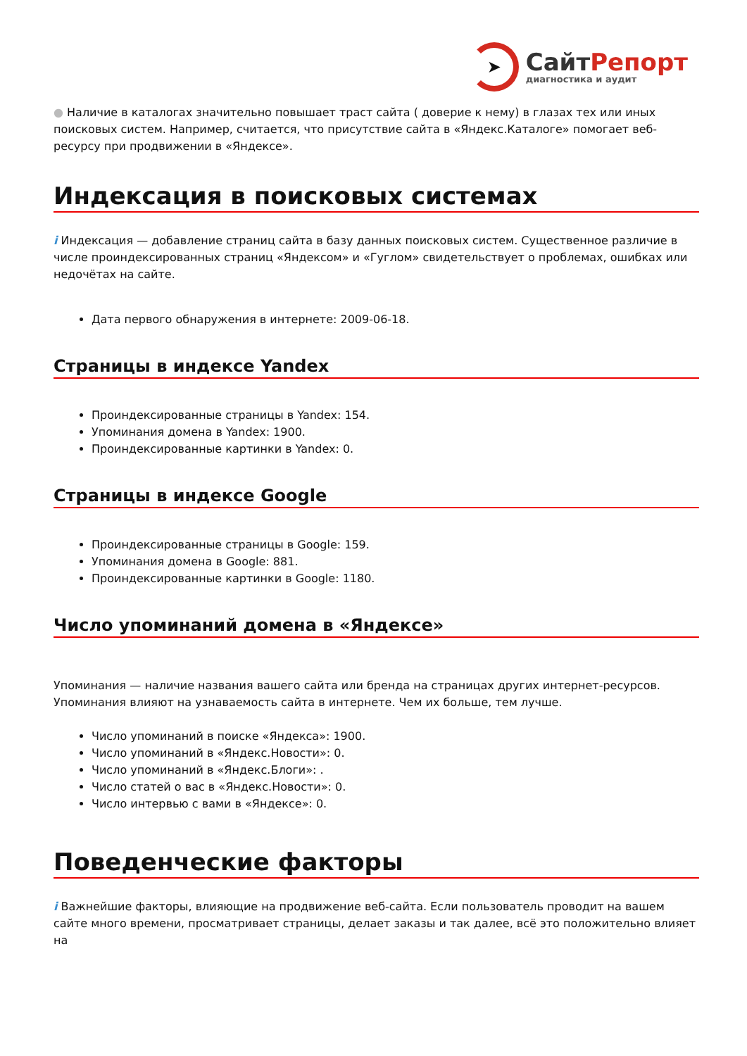➤
СайтРепорт
диагностика и аудит
● Наличие в каталогах значительно повышает траст сайта ( доверие к нему) в глазах тех или иных поисковых систем. Например, считается, что присутствие сайта в «Яндекс.Каталоге» помогает веб-ресурсу при продвижении в «Яндексе».
Индексация в поисковых системах
i Индексация — добавление страниц сайта в базу данных поисковых систем. Существенное различие в числе проиндексированных страниц «Яндексом» и «Гуглом» свидетельствует о проблемах, ошибках или недочётах на сайте.
Дата первого обнаружения в интернете: 2009-06-18.
Страницы в индексе Yandex
Проиндексированные страницы в Yandex: 154.
Упоминания домена в Yandex: 1900.
Проиндексированные картинки в Yandex: 0.
Страницы в индексе Google
Проиндексированные страницы в Google: 159.
Упоминания домена в Google: 881.
Проиндексированные картинки в Google: 1180.
Число упоминаний домена в «Яндексе»
Упоминания — наличие названия вашего сайта или бренда на страницах других интернет-ресурсов. Упоминания влияют на узнаваемость сайта в интернете. Чем их больше, тем лучше.
Число упоминаний в поиске «Яндекса»: 1900.
Число упоминаний в «Яндекс.Новости»: 0.
Число упоминаний в «Яндекс.Блоги»: .
Число статей о вас в «Яндекс.Новости»: 0.
Число интервью с вами в «Яндексе»: 0.
Поведенческие факторы
i Важнейшие факторы, влияющие на продвижение веб-сайта. Если пользователь проводит на вашем сайте много времени, просматривает страницы, делает заказы и так далее, всё это положительно влияет на